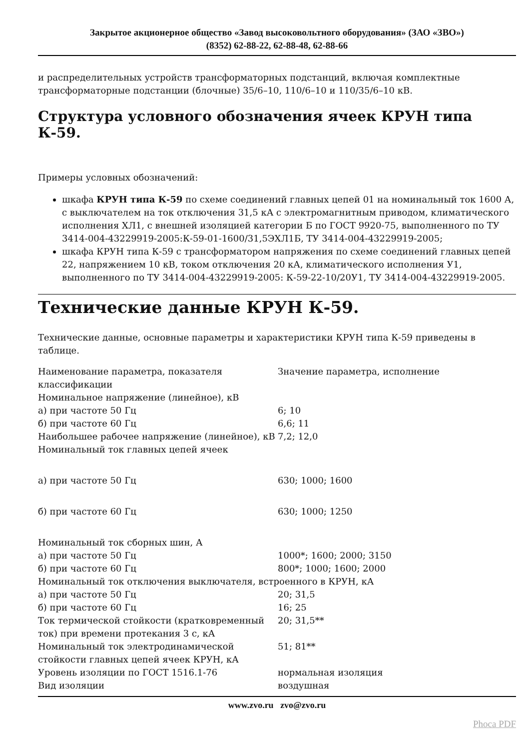Закрытое акционерное общество «Завод высоковольтного оборудования» (ЗАО «ЗВО»)
(8352) 62-88-22, 62-88-48, 62-88-66
и распределительных устройств трансформаторных подстанций, включая комплектные трансформаторные подстанции (блочные) 35/6–10, 110/6–10 и 110/35/6–10 кВ.
Структура условного обозначения ячеек КРУН типа К-59.
Примеры условных обозначений:
шкафа КРУН типа К-59 по схеме соединений главных цепей 01 на номинальный ток 1600 А, с выключателем на ток отключения 31,5 кА с электромагнитным приводом, климатического исполнения ХЛ1, с внешней изоляцией категории Б по ГОСТ 9920-75, выполненного по ТУ 3414-004-43229919-2005:К-59-01-1600/31,5ЭХЛ1Б, ТУ 3414-004-43229919-2005;
шкафа КРУН типа К-59 с трансформатором напряжения по схеме соединений главных цепей 22, напряжением 10 кВ, током отключения 20 кА, климатического исполнения У1, выполненного по ТУ 3414-004-43229919-2005: К-59-22-10/20У1, ТУ 3414-004-43229919-2005.
Технические данные КРУН К-59.
Технические данные, основные параметры и характеристики КРУН типа К-59 приведены в таблице.
| Наименование параметра, показателя классификации | Значение параметра, исполнение |
| Номинальное напряжение (линейное), кВ | |
| а) при частоте 50 Гц | 6; 10 |
| б) при частоте 60 Гц | 6,6; 11 |
| Наибольшее рабочее напряжение (линейное), кВ | 7,2; 12,0 |
| Номинальный ток главных цепей ячеек | |
| а) при частоте 50 Гц | 630; 1000; 1600 |
| б) при частоте 60 Гц | 630; 1000; 1250 |
| Номинальный ток сборных шин, А | |
| а) при частоте 50 Гц | 1000*; 1600; 2000; 3150 |
| б) при частоте 60 Гц | 800*; 1000; 1600; 2000 |
| Номинальный ток отключения выключателя, встроенного в КРУН, кА | |
| а) при частоте 50 Гц | 20; 31,5 |
| б) при частоте 60 Гц | 16; 25 |
| Ток термической стойкости (кратковременный ток) при времени протекания 3 с, кА | 20; 31,5** |
| Номинальный ток электродинамической стойкости главных цепей ячеек КРУН, кА | 51; 81** |
| Уровень изоляции по ГОСТ 1516.1-76 | нормальная изоляция |
| Вид изоляции | воздушная |
www.zvo.ru zvo@zvo.ru
Phoca PDF